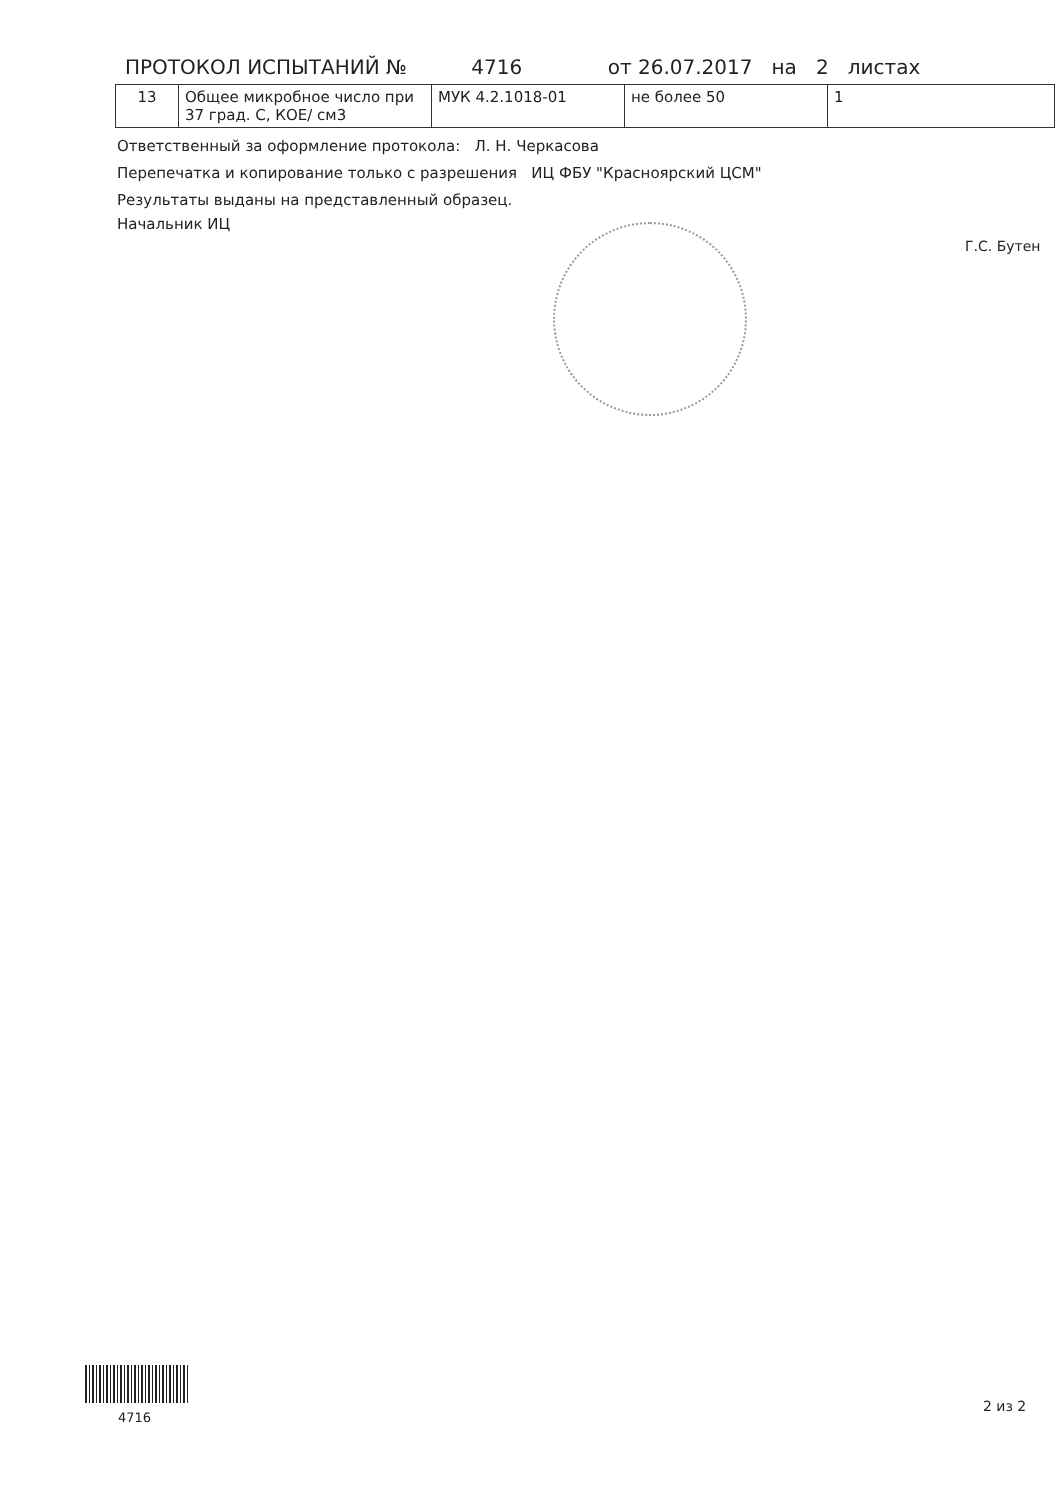ПРОТОКОЛ ИСПЫТАНИЙ № 4716 от 26.07.2017 на 2 листах
| 13 | Общее микробное число при 37 град. С, КОЕ/ см3 | МУК 4.2.1018-01 | не более 50 | 1 |
Ответственный за оформление протокола: Л. Н. Черкасова
Перепечатка и копирование только с разрешения ИЦ ФБУ "Красноярский ЦСМ"
Результаты выданы на представленный образец.
Начальник ИЦ
Г.С. Бутен
4716
2 из 2